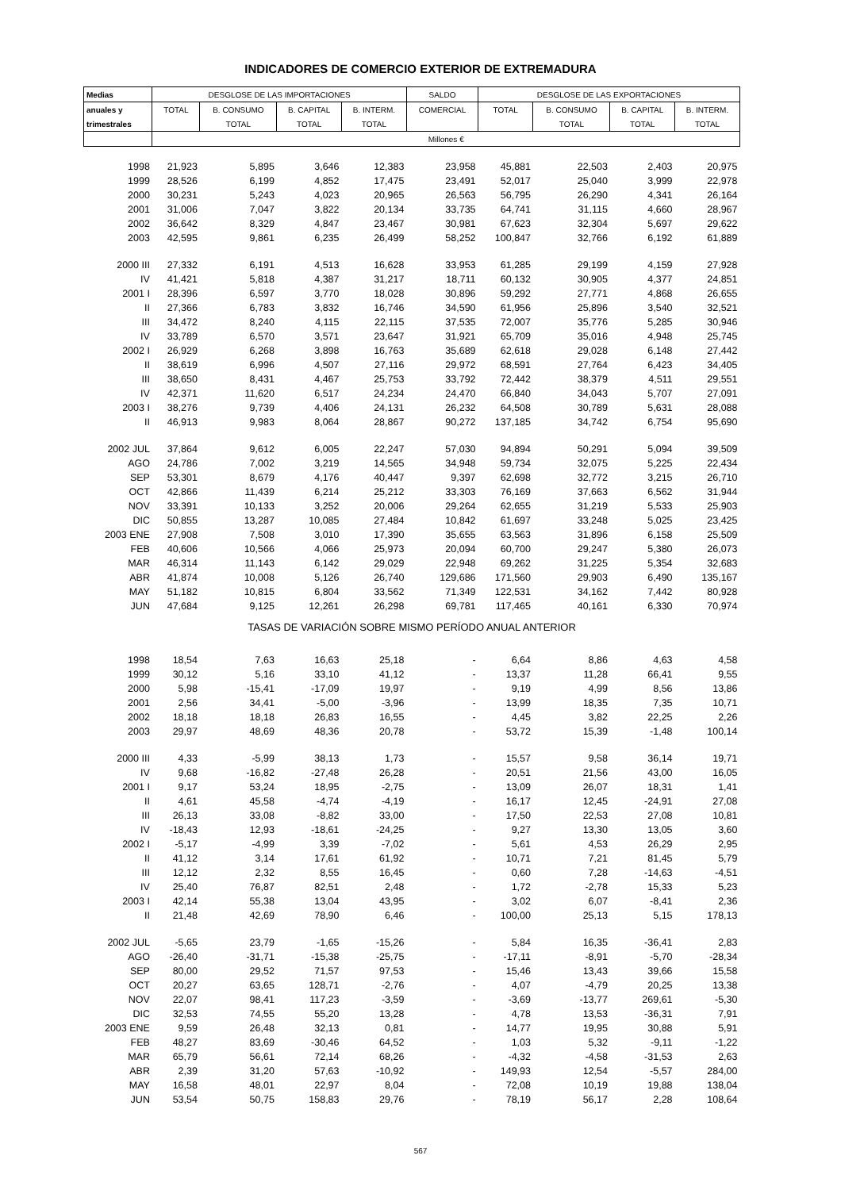INDICADORES DE COMERCIO EXTERIOR DE EXTREMADURA
| Medias | DESGLOSE DE LAS IMPORTACIONES | | | | SALDO | DESGLOSE DE LAS EXPORTACIONES | | | |
| --- | --- | --- | --- | --- | --- | --- | --- | --- | --- |
| anuales y | TOTAL | B. CONSUMO | B. CAPITAL | B. INTERM. | COMERCIAL | TOTAL | B. CONSUMO | B. CAPITAL | B. INTERM. |
| trimestrales | | TOTAL | TOTAL | TOTAL | | | TOTAL | TOTAL | TOTAL |
| | Millones € | | | | | | | | |
| 1998 | 21,923 | 5,895 | 3,646 | 12,383 | 23,958 | 45,881 | 22,503 | 2,403 | 20,975 |
| 1999 | 28,526 | 6,199 | 4,852 | 17,475 | 23,491 | 52,017 | 25,040 | 3,999 | 22,978 |
| 2000 | 30,231 | 5,243 | 4,023 | 20,965 | 26,563 | 56,795 | 26,290 | 4,341 | 26,164 |
| 2001 | 31,006 | 7,047 | 3,822 | 20,134 | 33,735 | 64,741 | 31,115 | 4,660 | 28,967 |
| 2002 | 36,642 | 8,329 | 4,847 | 23,467 | 30,981 | 67,623 | 32,304 | 5,697 | 29,622 |
| 2003 | 42,595 | 9,861 | 6,235 | 26,499 | 58,252 | 100,847 | 32,766 | 6,192 | 61,889 |
| 2000 III | 27,332 | 6,191 | 4,513 | 16,628 | 33,953 | 61,285 | 29,199 | 4,159 | 27,928 |
| IV | 41,421 | 5,818 | 4,387 | 31,217 | 18,711 | 60,132 | 30,905 | 4,377 | 24,851 |
| 2001 I | 28,396 | 6,597 | 3,770 | 18,028 | 30,896 | 59,292 | 27,771 | 4,868 | 26,655 |
| II | 27,366 | 6,783 | 3,832 | 16,746 | 34,590 | 61,956 | 25,896 | 3,540 | 32,521 |
| III | 34,472 | 8,240 | 4,115 | 22,115 | 37,535 | 72,007 | 35,776 | 5,285 | 30,946 |
| IV | 33,789 | 6,570 | 3,571 | 23,647 | 31,921 | 65,709 | 35,016 | 4,948 | 25,745 |
| 2002 I | 26,929 | 6,268 | 3,898 | 16,763 | 35,689 | 62,618 | 29,028 | 6,148 | 27,442 |
| II | 38,619 | 6,996 | 4,507 | 27,116 | 29,972 | 68,591 | 27,764 | 6,423 | 34,405 |
| III | 38,650 | 8,431 | 4,467 | 25,753 | 33,792 | 72,442 | 38,379 | 4,511 | 29,551 |
| IV | 42,371 | 11,620 | 6,517 | 24,234 | 24,470 | 66,840 | 34,043 | 5,707 | 27,091 |
| 2003 I | 38,276 | 9,739 | 4,406 | 24,131 | 26,232 | 64,508 | 30,789 | 5,631 | 28,088 |
| II | 46,913 | 9,983 | 8,064 | 28,867 | 90,272 | 137,185 | 34,742 | 6,754 | 95,690 |
| 2002 JUL | 37,864 | 9,612 | 6,005 | 22,247 | 57,030 | 94,894 | 50,291 | 5,094 | 39,509 |
| AGO | 24,786 | 7,002 | 3,219 | 14,565 | 34,948 | 59,734 | 32,075 | 5,225 | 22,434 |
| SEP | 53,301 | 8,679 | 4,176 | 40,447 | 9,397 | 62,698 | 32,772 | 3,215 | 26,710 |
| OCT | 42,866 | 11,439 | 6,214 | 25,212 | 33,303 | 76,169 | 37,663 | 6,562 | 31,944 |
| NOV | 33,391 | 10,133 | 3,252 | 20,006 | 29,264 | 62,655 | 31,219 | 5,533 | 25,903 |
| DIC | 50,855 | 13,287 | 10,085 | 27,484 | 10,842 | 61,697 | 33,248 | 5,025 | 23,425 |
| 2003 ENE | 27,908 | 7,508 | 3,010 | 17,390 | 35,655 | 63,563 | 31,896 | 6,158 | 25,509 |
| FEB | 40,606 | 10,566 | 4,066 | 25,973 | 20,094 | 60,700 | 29,247 | 5,380 | 26,073 |
| MAR | 46,314 | 11,143 | 6,142 | 29,029 | 22,948 | 69,262 | 31,225 | 5,354 | 32,683 |
| ABR | 41,874 | 10,008 | 5,126 | 26,740 | 129,686 | 171,560 | 29,903 | 6,490 | 135,167 |
| MAY | 51,182 | 10,815 | 6,804 | 33,562 | 71,349 | 122,531 | 34,162 | 7,442 | 80,928 |
| JUN | 47,684 | 9,125 | 12,261 | 26,298 | 69,781 | 117,465 | 40,161 | 6,330 | 70,974 |
| TASAS DE VARIACIÓN SOBRE MISMO PERÍODO ANUAL ANTERIOR | | | | | | | | | |
| 1998 | 18,54 | 7,63 | 16,63 | 25,18 | - | 6,64 | 8,86 | 4,63 | 4,58 |
| 1999 | 30,12 | 5,16 | 33,10 | 41,12 | - | 13,37 | 11,28 | 66,41 | 9,55 |
| 2000 | 5,98 | -15,41 | -17,09 | 19,97 | - | 9,19 | 4,99 | 8,56 | 13,86 |
| 2001 | 2,56 | 34,41 | -5,00 | -3,96 | - | 13,99 | 18,35 | 7,35 | 10,71 |
| 2002 | 18,18 | 18,18 | 26,83 | 16,55 | - | 4,45 | 3,82 | 22,25 | 2,26 |
| 2003 | 29,97 | 48,69 | 48,36 | 20,78 | - | 53,72 | 15,39 | -1,48 | 100,14 |
| 2000 III | 4,33 | -5,99 | 38,13 | 1,73 | - | 15,57 | 9,58 | 36,14 | 19,71 |
| IV | 9,68 | -16,82 | -27,48 | 26,28 | - | 20,51 | 21,56 | 43,00 | 16,05 |
| 2001 I | 9,17 | 53,24 | 18,95 | -2,75 | - | 13,09 | 26,07 | 18,31 | 1,41 |
| II | 4,61 | 45,58 | -4,74 | -4,19 | - | 16,17 | 12,45 | -24,91 | 27,08 |
| III | 26,13 | 33,08 | -8,82 | 33,00 | - | 17,50 | 22,53 | 27,08 | 10,81 |
| IV | -18,43 | 12,93 | -18,61 | -24,25 | - | 9,27 | 13,30 | 13,05 | 3,60 |
| 2002 I | -5,17 | -4,99 | 3,39 | -7,02 | - | 5,61 | 4,53 | 26,29 | 2,95 |
| II | 41,12 | 3,14 | 17,61 | 61,92 | - | 10,71 | 7,21 | 81,45 | 5,79 |
| III | 12,12 | 2,32 | 8,55 | 16,45 | - | 0,60 | 7,28 | -14,63 | -4,51 |
| IV | 25,40 | 76,87 | 82,51 | 2,48 | - | 1,72 | -2,78 | 15,33 | 5,23 |
| 2003 I | 42,14 | 55,38 | 13,04 | 43,95 | - | 3,02 | 6,07 | -8,41 | 2,36 |
| II | 21,48 | 42,69 | 78,90 | 6,46 | - | 100,00 | 25,13 | 5,15 | 178,13 |
| 2002 JUL | -5,65 | 23,79 | -1,65 | -15,26 | - | 5,84 | 16,35 | -36,41 | 2,83 |
| AGO | -26,40 | -31,71 | -15,38 | -25,75 | - | -17,11 | -8,91 | -5,70 | -28,34 |
| SEP | 80,00 | 29,52 | 71,57 | 97,53 | - | 15,46 | 13,43 | 39,66 | 15,58 |
| OCT | 20,27 | 63,65 | 128,71 | -2,76 | - | 4,07 | -4,79 | 20,25 | 13,38 |
| NOV | 22,07 | 98,41 | 117,23 | -3,59 | - | -3,69 | -13,77 | 269,61 | -5,30 |
| DIC | 32,53 | 74,55 | 55,20 | 13,28 | - | 4,78 | 13,53 | -36,31 | 7,91 |
| 2003 ENE | 9,59 | 26,48 | 32,13 | 0,81 | - | 14,77 | 19,95 | 30,88 | 5,91 |
| FEB | 48,27 | 83,69 | -30,46 | 64,52 | - | 1,03 | 5,32 | -9,11 | -1,22 |
| MAR | 65,79 | 56,61 | 72,14 | 68,26 | - | -4,32 | -4,58 | -31,53 | 2,63 |
| ABR | 2,39 | 31,20 | 57,63 | -10,92 | - | 149,93 | 12,54 | -5,57 | 284,00 |
| MAY | 16,58 | 48,01 | 22,97 | 8,04 | - | 72,08 | 10,19 | 19,88 | 138,04 |
| JUN | 53,54 | 50,75 | 158,83 | 29,76 | - | 78,19 | 56,17 | 2,28 | 108,64 |
567